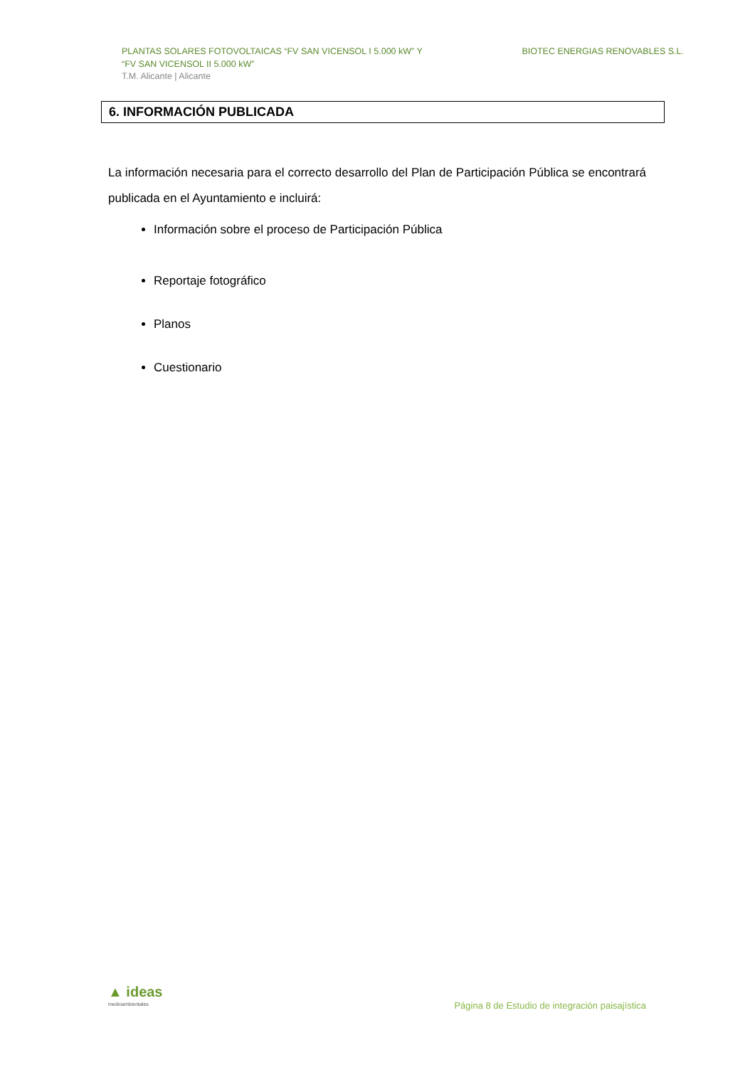PLANTAS SOLARES FOTOVOLTAICAS “FV SAN VICENSOL I 5.000 kW” Y
“FV SAN VICENSOL II 5.000 kW”
T.M. Alicante | Alicante
BIOTEC ENERGIAS RENOVABLES S.L.
6. INFORMACIÓN PUBLICADA
La información necesaria para el correcto desarrollo del Plan de Participación Pública se encontrará publicada en el Ayuntamiento e incluirá:
Información sobre el proceso de Participación Pública
Reportaje fotográfico
Planos
Cuestionario
▲ ideas
medioambientales
Página 8 de Estudio de integración paisajística